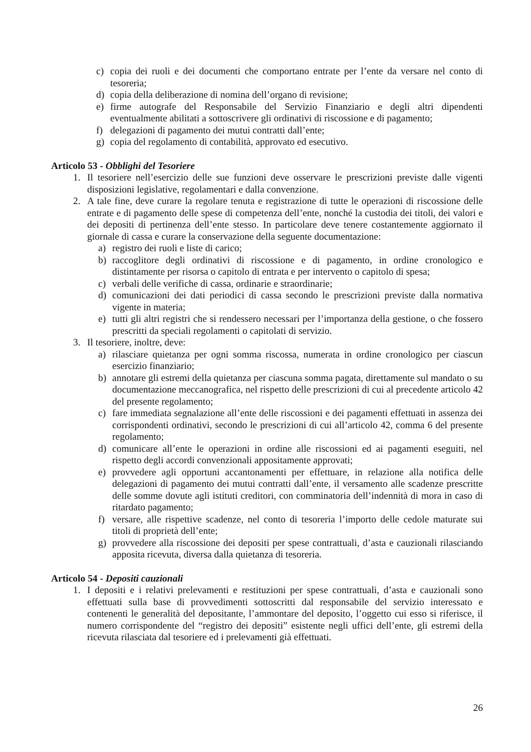c) copia dei ruoli e dei documenti che comportano entrate per l’ente da versare nel conto di tesoreria;
d) copia della deliberazione di nomina dell’organo di revisione;
e) firme autografe del Responsabile del Servizio Finanziario e degli altri dipendenti eventualmente abilitati a sottoscrivere gli ordinativi di riscossione e di pagamento;
f) delegazioni di pagamento dei mutui contratti dall’ente;
g) copia del regolamento di contabilità, approvato ed esecutivo.
Articolo 53 - Obblighi del Tesoriere
1. Il tesoriere nell’esercizio delle sue funzioni deve osservare le prescrizioni previste dalle vigenti disposizioni legislative, regolamentari e dalla convenzione.
2. A tale fine, deve curare la regolare tenuta e registrazione di tutte le operazioni di riscossione delle entrate e di pagamento delle spese di competenza dell’ente, nonché la custodia dei titoli, dei valori e dei depositi di pertinenza dell’ente stesso. In particolare deve tenere costantemente aggiornato il giornale di cassa e curare la conservazione della seguente documentazione:
a) registro dei ruoli e liste di carico;
b) raccoglitore degli ordinativi di riscossione e di pagamento, in ordine cronologico e distintamente per risorsa o capitolo di entrata e per intervento o capitolo di spesa;
c) verbali delle verifiche di cassa, ordinarie e straordinarie;
d) comunicazioni dei dati periodici di cassa secondo le prescrizioni previste dalla normativa vigente in materia;
e) tutti gli altri registri che si rendessero necessari per l’importanza della gestione, o che fossero prescritti da speciali regolamenti o capitolati di servizio.
3. Il tesoriere, inoltre, deve:
a) rilasciare quietanza per ogni somma riscossa, numerata in ordine cronologico per ciascun esercizio finanziario;
b) annotare gli estremi della quietanza per ciascuna somma pagata, direttamente sul mandato o su documentazione meccanografica, nel rispetto delle prescrizioni di cui al precedente articolo 42 del presente regolamento;
c) fare immediata segnalazione all’ente delle riscossioni e dei pagamenti effettuati in assenza dei corrispondenti ordinativi, secondo le prescrizioni di cui all’articolo 42, comma 6 del presente regolamento;
d) comunicare all’ente le operazioni in ordine alle riscossioni ed ai pagamenti eseguiti, nel rispetto degli accordi convenzionali appositamente approvati;
e) provvedere agli opportuni accantonamenti per effettuare, in relazione alla notifica delle delegazioni di pagamento dei mutui contratti dall’ente, il versamento alle scadenze prescritte delle somme dovute agli istituti creditori, con comminatoria dell’indennità di mora in caso di ritardato pagamento;
f) versare, alle rispettive scadenze, nel conto di tesoreria l’importo delle cedole maturate sui titoli di proprietà dell’ente;
g) provvedere alla riscossione dei depositi per spese contrattuali, d’asta e cauzionali rilasciando apposita ricevuta, diversa dalla quietanza di tesoreria.
Articolo 54 - Depositi cauzionali
1. I depositi e i relativi prelevamenti e restituzioni per spese contrattuali, d’asta e cauzionali sono effettuati sulla base di provvedimenti sottoscritti dal responsabile del servizio interessato e contenenti le generalità del depositante, l’ammontare del deposito, l’oggetto cui esso si riferisce, il numero corrispondente del “registro dei depositi” esistente negli uffici dell’ente, gli estremi della ricevuta rilasciata dal tesoriere ed i prelevamenti già effettuati.
26